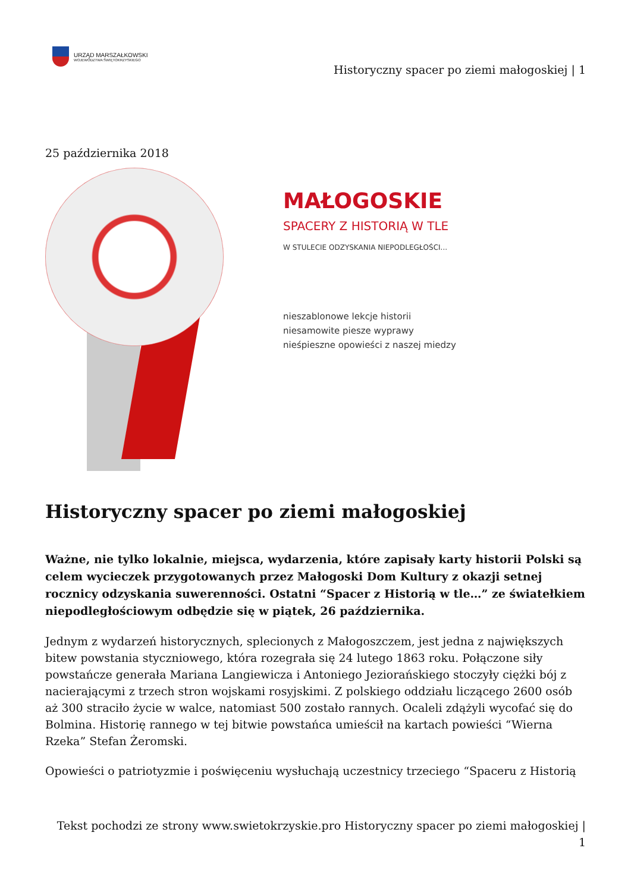URZĄD MARSZAŁKOWSKI
WOJEWÓDZTWA ŚWIĘTOKRZYSKIEGO
Historyczny spacer po ziemi małogoskiej | 1
25 października 2018
MAŁOGOSKIE
SPACERY Z HISTORIĄ W TLE
W STULECIE ODZYSKANIA NIEPODLEGŁOŚCI...
nieszablonowe lekcje historii
niesamowite piesze wyprawy
nieśpieszne opowieści z naszej miedzy
Historyczny spacer po ziemi małogoskiej
Ważne, nie tylko lokalnie, miejsca, wydarzenia, które zapisały karty historii Polski są celem wycieczek przygotowanych przez Małogoski Dom Kultury z okazji setnej rocznicy odzyskania suwerenności. Ostatni “Spacer z Historią w tle…” ze światełkiem niepodległościowym odbędzie się w piątek, 26 października.
Jednym z wydarzeń historycznych, splecionych z Małogoszczem, jest jedna z największych bitew powstania styczniowego, która rozegrała się 24 lutego 1863 roku. Połączone siły powstańcze generała Mariana Langiewicza i Antoniego Jeziorańskiego stoczyły ciężki bój z nacierającymi z trzech stron wojskami rosyjskimi. Z polskiego oddziału liczącego 2600 osób aż 300 straciło życie w walce, natomiast 500 zostało rannych. Ocaleli zdążyli wycofać się do Bolmina. Historię rannego w tej bitwie powstańca umieścił na kartach powieści “Wierna Rzeka” Stefan Żeromski.
Opowieści o patriotyzmie i poświęceniu wysłuchają uczestnicy trzeciego “Spaceru z Historią
Tekst pochodzi ze strony www.swietokrzyskie.pro Historyczny spacer po ziemi małogoskiej |
1